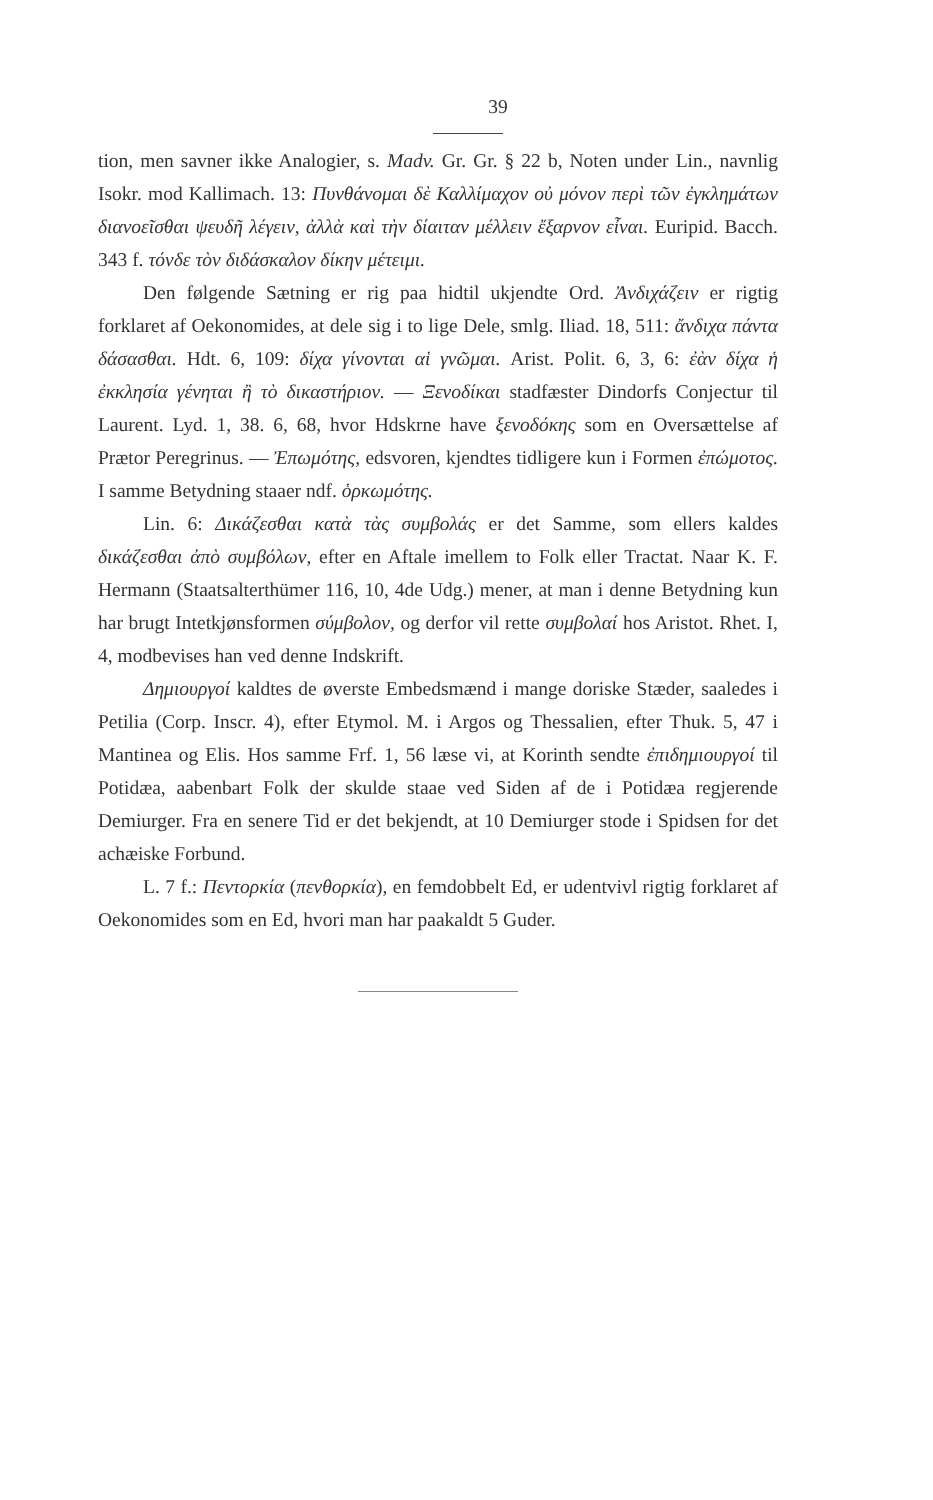39
tion, men savner ikke Analogier, s. Madv. Gr. Gr. § 22 b, Noten under Lin., navnlig Isokr. mod Kallimach. 13: Πυνθάνομαι δὲ Καλλίμαχον οὐ μόνον περὶ τῶν ἐγκλημάτων διανοεῖσθαι ψευδῆ λέγειν, ἀλλὰ καὶ τὴν δίαιταν μέλλειν ἔξαρνον εἶναι. Euripid. Bacch. 343 f. τόνδε τὸν διδάσκαλον δίκην μέτειμι.
Den følgende Sætning er rig paa hidtil ukjendte Ord. Ἀνδιχάζειν er rigtig forklaret af Oekonomides, at dele sig i to lige Dele, smlg. Iliad. 18, 511: ἄνδιχα πάντα δάσασθαι. Hdt. 6, 109: δίχα γίνονται αἱ γνῶμαι. Arist. Polit. 6, 3, 6: ἐὰν δίχα ἡ ἐκκλησία γένηται ἢ τὸ δικαστήριον. — Ξενοδίκαι stadfæster Dindorfs Conjectur til Laurent. Lyd. 1, 38. 6, 68, hvor Hdskrne have ξενοδόκης som en Oversættelse af Prætor Peregrinus. — Ἐπωμότης, edsvoren, kjendtes tidligere kun i Formen ἐπώμοτος. I samme Betydning staaer ndf. ὁρκωμότης.
Lin. 6: Δικάζεσθαι κατὰ τὰς συμβολάς er det Samme, som ellers kaldes δικάζεσθαι ἀπὸ συμβόλων, efter en Aftale imellem to Folk eller Tractat. Naar K. F. Hermann (Staatsalterthümer 116, 10, 4de Udg.) mener, at man i denne Betydning kun har brugt Intetkjønsformen σύμβολον, og derfor vil rette συμβολαί hos Aristot. Rhet. I, 4, modbevises han ved denne Indskrift.
Δημιουργοί kaldtes de øverste Embedsmænd i mange doriske Stæder, saaledes i Petilia (Corp. Inscr. 4), efter Etymol. M. i Argos og Thessalien, efter Thuk. 5, 47 i Mantinea og Elis. Hos samme Frf. 1, 56 læse vi, at Korinth sendte ἐπιδημιουργοί til Potidæa, aabenbart Folk der skulde staae ved Siden af de i Potidæa regjerende Demiurger. Fra en senere Tid er det bekjendt, at 10 Demiurger stode i Spidsen for det achæiske Forbund.
L. 7 f.: Πεντορκία (πενθορκία), en femdobbelt Ed, er udentvivl rigtig forklaret af Oekonomides som en Ed, hvori man har paakaldt 5 Guder.